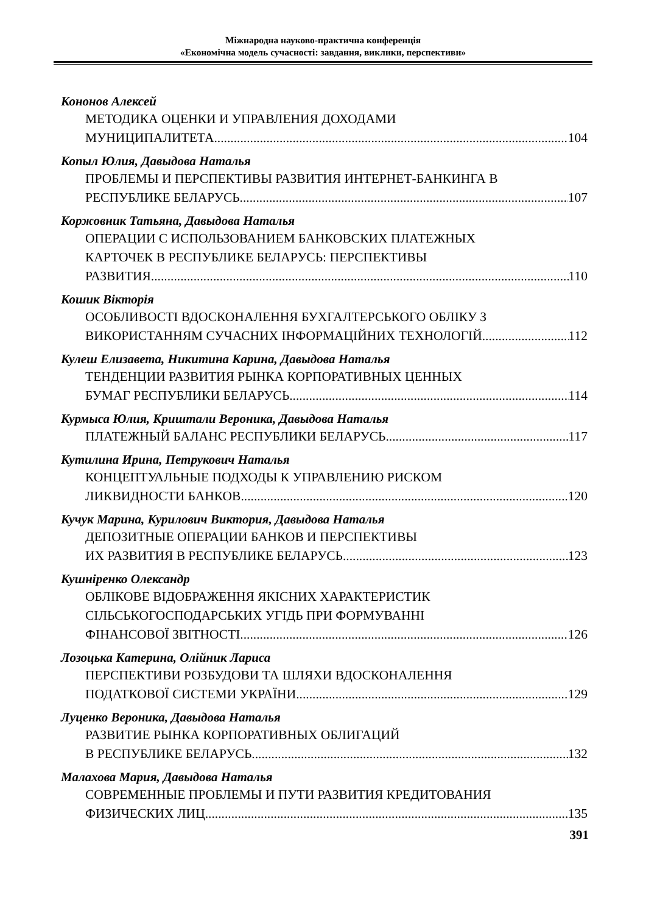Міжнародна науково-практична конференція
«Економічна модель сучасності: завдання, виклики, перспективи»
Кононов Алексей
МЕТОДИКА ОЦЕНКИ И УПРАВЛЕНИЯ ДОХОДАМИ
МУНИЦИПАЛИТЕТА 104
Копыл Юлия, Давыдова Наталья
ПРОБЛЕМЫ И ПЕРСПЕКТИВЫ РАЗВИТИЯ ИНТЕРНЕТ-БАНКИНГА В
РЕСПУБЛИКЕ БЕЛАРУСЬ 107
Коржовник Татьяна, Давыдова Наталья
ОПЕРАЦИИ С ИСПОЛЬЗОВАНИЕМ БАНКОВСКИХ ПЛАТЕЖНЫХ
КАРТОЧЕК В РЕСПУБЛИКЕ БЕЛАРУСЬ: ПЕРСПЕКТИВЫ
РАЗВИТИЯ 110
Кошик Вікторія
ОСОБЛИВОСТІ ВДОСКОНАЛЕННЯ БУХГАЛТЕРСЬКОГО ОБЛІКУ З
ВИКОРИСТАННЯМ СУЧАСНИХ ІНФОРМАЦІЙНИХ ТЕХНОЛОГІЙ 112
Кулеш Елизавета, Никитина Карина, Давыдова Наталья
ТЕНДЕНЦИИ РАЗВИТИЯ РЫНКА КОРПОРАТИВНЫХ ЦЕННЫХ
БУМАГ РЕСПУБЛИКИ БЕЛАРУСЬ 114
Курмыса Юлия, Криштали Вероника, Давыдова Наталья
ПЛАТЕЖНЫЙ БАЛАНС РЕСПУБЛИКИ БЕЛАРУСЬ 117
Кутилина Ирина, Петрукович Наталья
КОНЦЕПТУАЛЬНЫЕ ПОДХОДЫ К УПРАВЛЕНИЮ РИСКОМ
ЛИКВИДНОСТИ БАНКОВ 120
Кучук Марина, Курилович Виктория, Давыдова Наталья
ДЕПОЗИТНЫЕ ОПЕРАЦИИ БАНКОВ И ПЕРСПЕКТИВЫ
ИХ РАЗВИТИЯ В РЕСПУБЛИКЕ БЕЛАРУСЬ 123
Кушніренко Олександр
ОБЛІКОВЕ ВІДОБРАЖЕННЯ ЯКІСНИХ ХАРАКТЕРИСТИК
СІЛЬСЬКОГОСПОДАРСЬКИХ УГІДЬ ПРИ ФОРМУВАННІ
ФІНАНСОВОЇ ЗВІТНОСТІ 126
Лозоцька Катерина, Олійник Лариса
ПЕРСПЕКТИВИ РОЗБУДОВИ ТА ШЛЯХИ ВДОСКОНАЛЕННЯ
ПОДАТКОВОЇ СИСТЕМИ УКРАЇНИ 129
Луценко Вероника, Давыдова Наталья
РАЗВИТИЕ РЫНКА КОРПОРАТИВНЫХ ОБЛИГАЦИЙ
В РЕСПУБЛИКЕ БЕЛАРУСЬ 132
Малахова Мария, Давыдова Наталья
СОВРЕМЕННЫЕ ПРОБЛЕМЫ И ПУТИ РАЗВИТИЯ КРЕДИТОВАНИЯ
ФИЗИЧЕСКИХ ЛИЦ 135
391